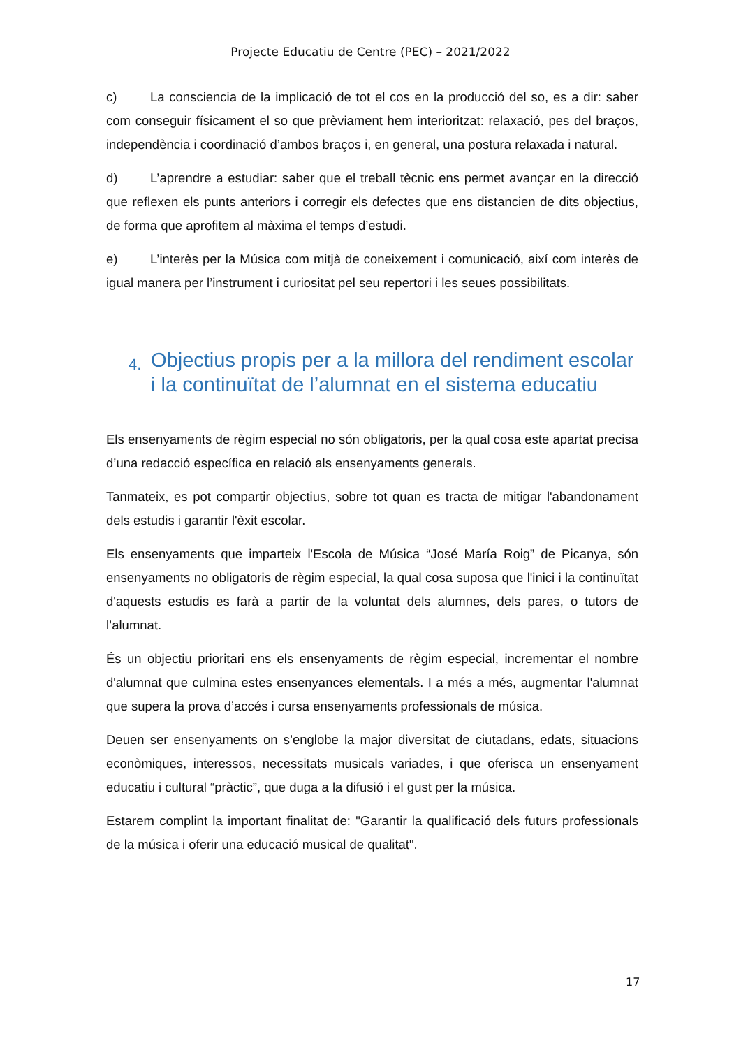Projecte Educatiu de Centre (PEC) – 2021/2022
c) La consciencia de la implicació de tot el cos en la producció del so, es a dir: saber com conseguir físicament el so que prèviament hem interioritzat: relaxació, pes del braços, independència i coordinació d’ambos braços i, en general, una postura relaxada i natural.
d) L’aprendre a estudiar: saber que el treball tècnic ens permet avançar en la direcció que reflexen els punts anteriors i corregir els defectes que ens distancien de dits objectius, de forma que aprofitem al màxima el temps d’estudi.
e) L’interès per la Música com mitjà de coneixement i comunicació, així com interès de igual manera per l’instrument i curiositat pel seu repertori i les seues possibilitats.
4. Objectius propis per a la millora del rendiment escolar i la continuïtat de l’alumnat en el sistema educatiu
Els ensenyaments de règim especial no són obligatoris, per la qual cosa este apartat precisa d’una redacció específica en relació als ensenyaments generals.
Tanmateix, es pot compartir objectius, sobre tot quan es tracta de mitigar l'abandonament dels estudis i garantir l'èxit escolar.
Els ensenyaments que imparteix l'Escola de Música “José María Roig” de Picanya, són ensenyaments no obligatoris de règim especial, la qual cosa suposa que l'inici i la continuïtat d'aquests estudis es farà a partir de la voluntat dels alumnes, dels pares, o tutors de l’alumnat.
És un objectiu prioritari ens els ensenyaments de règim especial, incrementar el nombre d'alumnat que culmina estes ensenyances elementals. I a més a més, augmentar l'alumnat que supera la prova d’accés i cursa ensenyaments professionals de música.
Deuen ser ensenyaments on s’englobe la major diversitat de ciutadans, edats, situacions econòmiques, interessos, necessitats musicals variades, i que oferisca un ensenyament educatiu i cultural “pràctic”, que duga a la difusió i el gust per la música.
Estarem complint la important finalitat de: "Garantir la qualificació dels futurs professionals de la música i oferir una educació musical de qualitat".
17